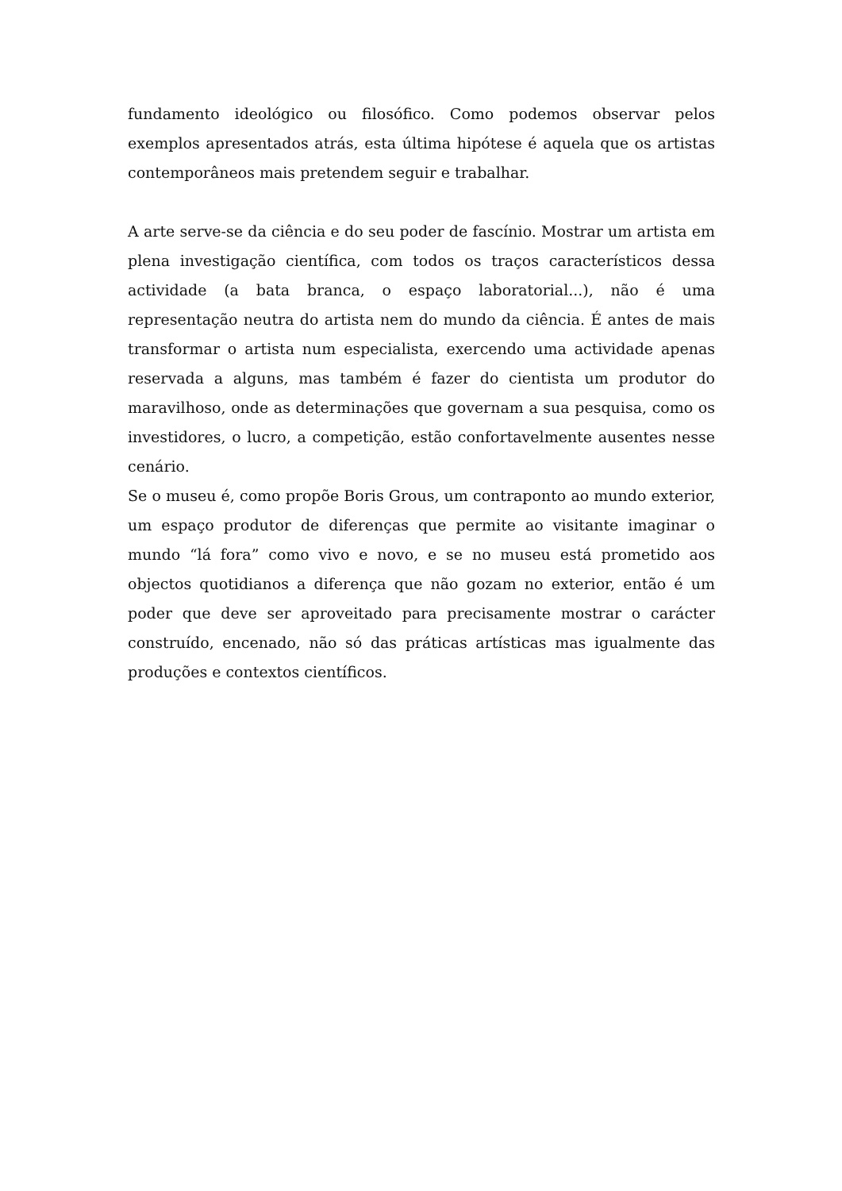fundamento ideológico ou filosófico. Como podemos observar pelos exemplos apresentados atrás, esta última hipótese é aquela que os artistas contemporâneos mais pretendem seguir e trabalhar.
A arte serve-se da ciência e do seu poder de fascínio. Mostrar um artista em plena investigação científica, com todos os traços característicos dessa actividade (a bata branca, o espaço laboratorial...), não é uma representação neutra do artista nem do mundo da ciência. É antes de mais transformar o artista num especialista, exercendo uma actividade apenas reservada a alguns, mas também é fazer do cientista um produtor do maravilhoso, onde as determinações que governam a sua pesquisa, como os investidores, o lucro, a competição, estão confortavelmente ausentes nesse cenário.
Se o museu é, como propõe Boris Grous, um contraponto ao mundo exterior, um espaço produtor de diferenças que permite ao visitante imaginar o mundo “lá fora” como vivo e novo, e se no museu está prometido aos objectos quotidianos a diferença que não gozam no exterior, então é um poder que deve ser aproveitado para precisamente mostrar o carácter construído, encenado, não só das práticas artísticas mas igualmente das produções e contextos científicos.